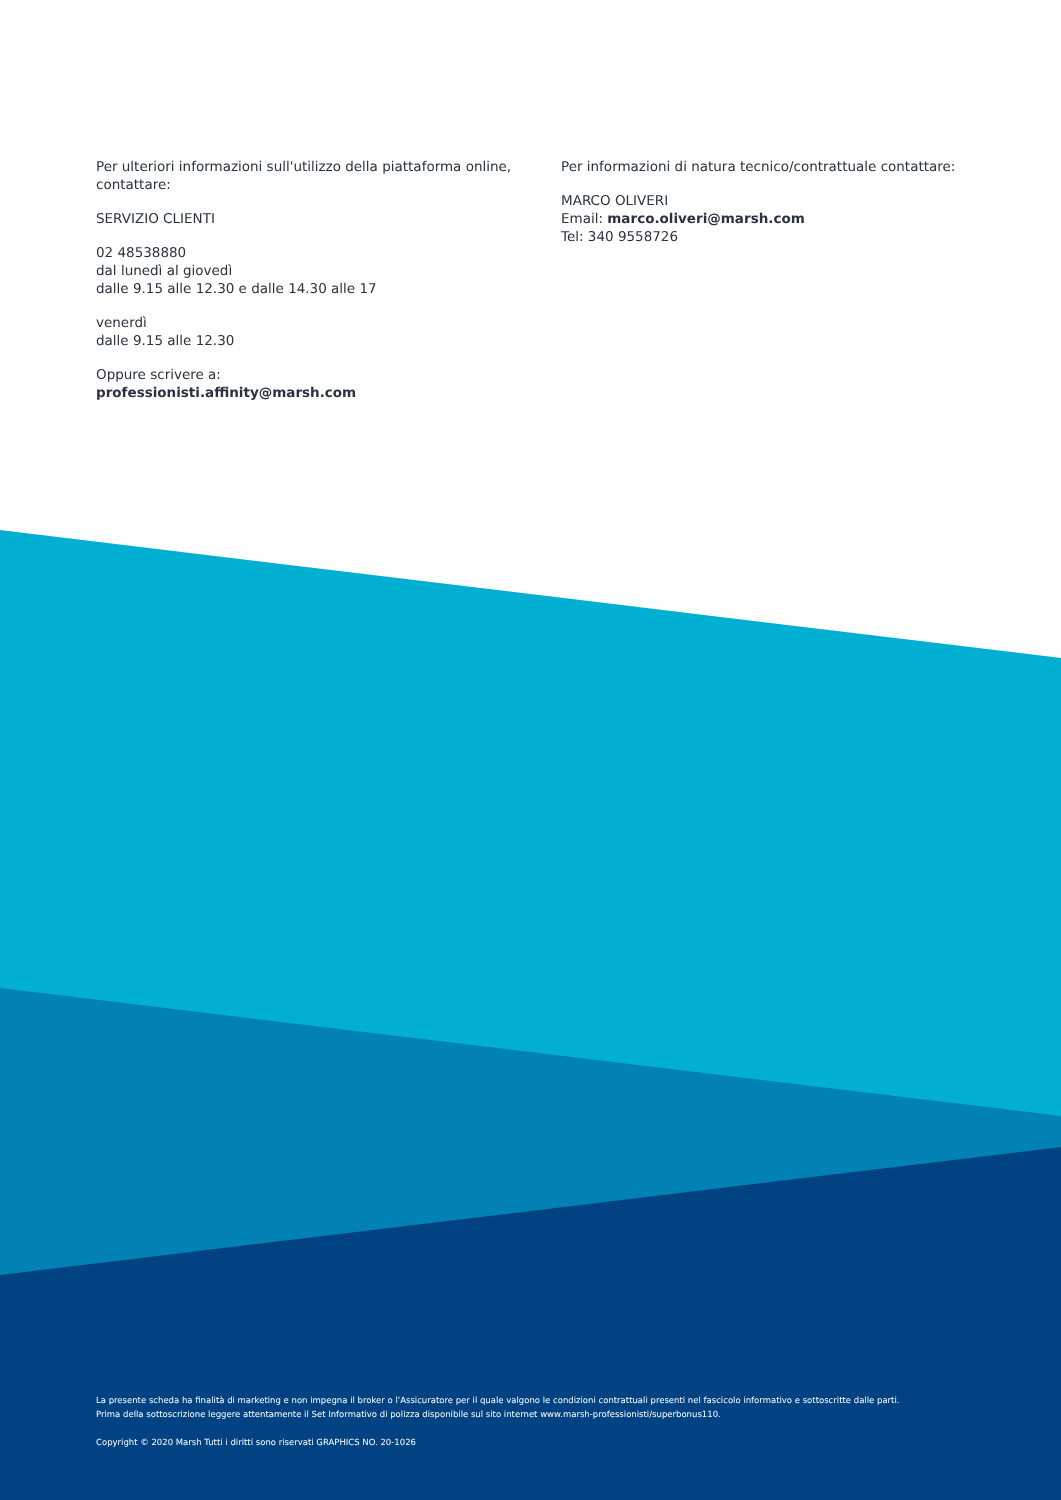Per ulteriori informazioni sull'utilizzo della piattaforma online, contattare:
SERVIZIO CLIENTI
02 48538880
dal lunedì al giovedì
dalle 9.15 alle 12.30 e dalle 14.30 alle 17
venerdì
dalle 9.15 alle 12.30
Oppure scrivere a:
professionisti.affinity@marsh.com
Per informazioni di natura tecnico/contrattuale contattare:
MARCO OLIVERI
Email: marco.oliveri@marsh.com
Tel: 340 9558726
La presente scheda ha finalità di marketing e non impegna il broker o l'Assicuratore per il quale valgono le condizioni contrattuali presenti nel fascicolo informativo e sottoscritte dalle parti.
Prima della sottoscrizione leggere attentamente il Set Informativo di polizza disponibile sul sito internet www.marsh-professionisti/superbonus110.
Copyright © 2020 Marsh Tutti i diritti sono riservati GRAPHICS NO. 20-1026